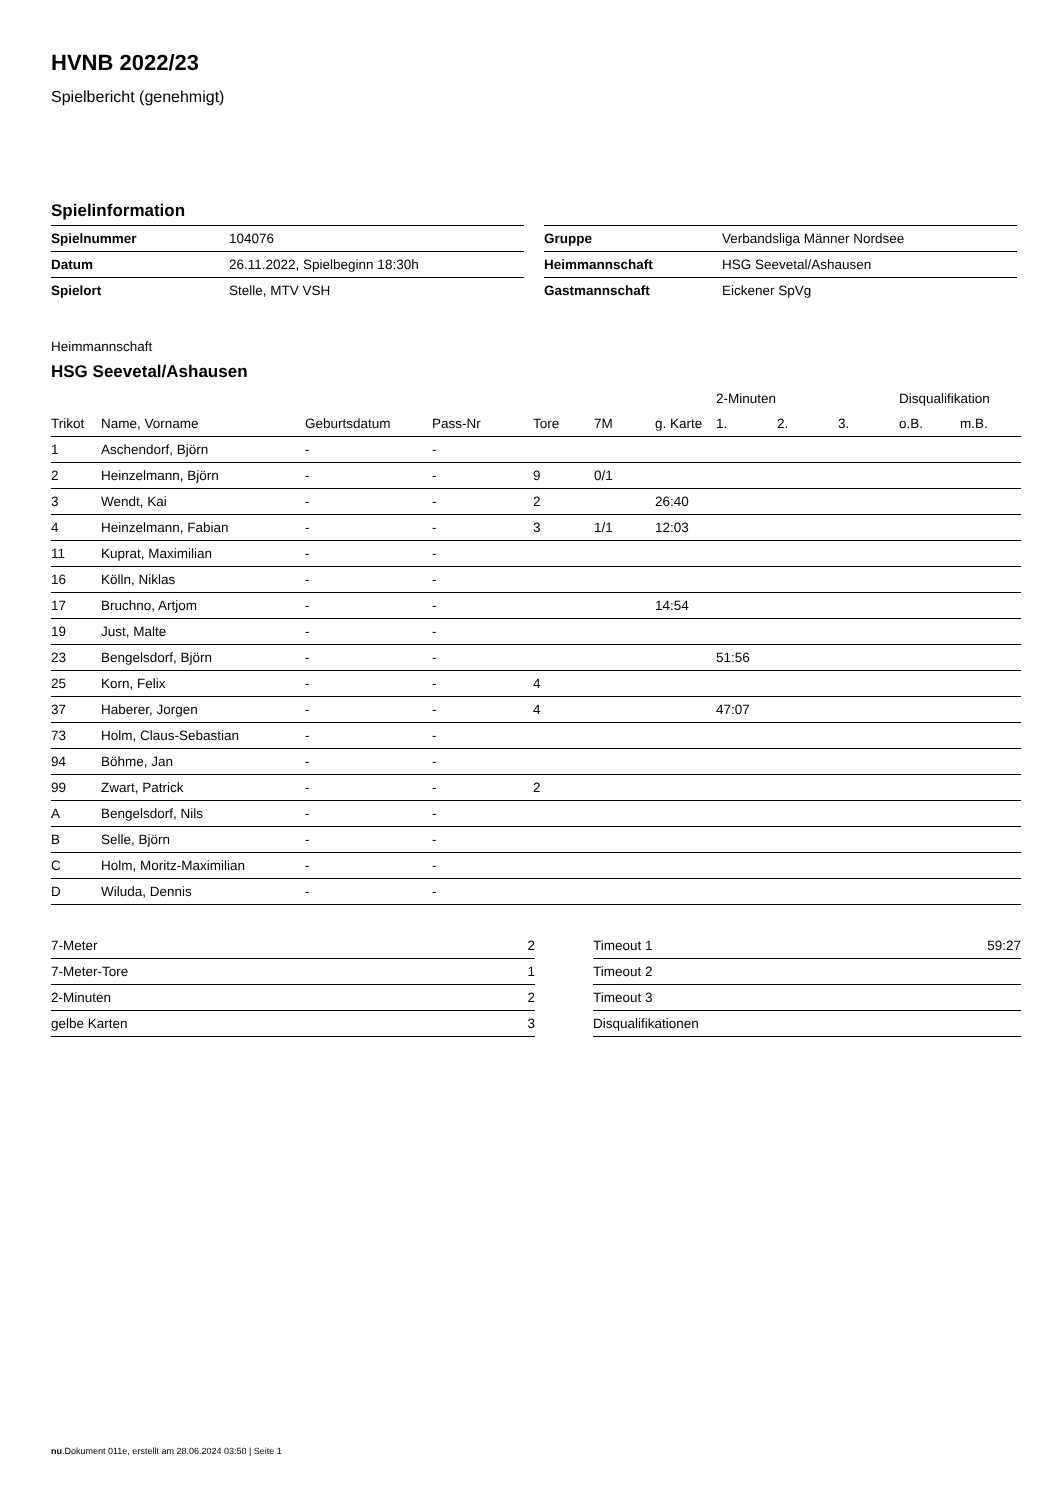HVNB 2022/23
Spielbericht (genehmigt)
Spielinformation
| Spielnummer | 104076 |
| Datum | 26.11.2022, Spielbeginn 18:30h |
| Spielort | Stelle, MTV VSH |
| Gruppe | Verbandsliga Männer Nordsee |
| Heimmannschaft | HSG Seevetal/Ashausen |
| Gastmannschaft | Eickener SpVg |
Heimmannschaft
HSG Seevetal/Ashausen
| | | | | | | | 2-Minuten | | | Disqualifikation | |
| --- | --- | --- | --- | --- | --- | --- | --- | --- | --- | --- | --- |
| Trikot | Name, Vorname | Geburtsdatum | Pass-Nr | Tore | 7M | g. Karte | 1. | 2. | 3. | o.B. | m.B. |
| 1 | Aschendorf, Björn | - | - | | | | | | | | |
| 2 | Heinzelmann, Björn | - | - | 9 | 0/1 | | | | | | |
| 3 | Wendt, Kai | - | - | 2 | | 26:40 | | | | | |
| 4 | Heinzelmann, Fabian | - | - | 3 | 1/1 | 12:03 | | | | | |
| 11 | Kuprat, Maximilian | - | - | | | | | | | | |
| 16 | Kölln, Niklas | - | - | | | | | | | | |
| 17 | Bruchno, Artjom | - | - | | | 14:54 | | | | | |
| 19 | Just, Malte | - | - | | | | | | | | |
| 23 | Bengelsdorf, Björn | - | - | | | | 51:56 | | | | |
| 25 | Korn, Felix | - | - | 4 | | | | | | | |
| 37 | Haberer, Jorgen | - | - | 4 | | | 47:07 | | | | |
| 73 | Holm, Claus-Sebastian | - | - | | | | | | | | |
| 94 | Böhme, Jan | - | - | | | | | | | | |
| 99 | Zwart, Patrick | - | - | 2 | | | | | | | |
| A | Bengelsdorf, Nils | - | - | | | | | | | | |
| B | Selle, Björn | - | - | | | | | | | | |
| C | Holm, Moritz-Maximilian | - | - | | | | | | | | |
| D | Wiluda, Dennis | - | - | | | | | | | | |
| 7-Meter | 2 |
| 7-Meter-Tore | 1 |
| 2-Minuten | 2 |
| gelbe Karten | 3 |
| Timeout 1 | 59:27 |
| Timeout 2 | |
| Timeout 3 | |
| Disqualifikationen | |
nu.Dokument 011e, erstellt am 28.06.2024 03:50 | Seite 1